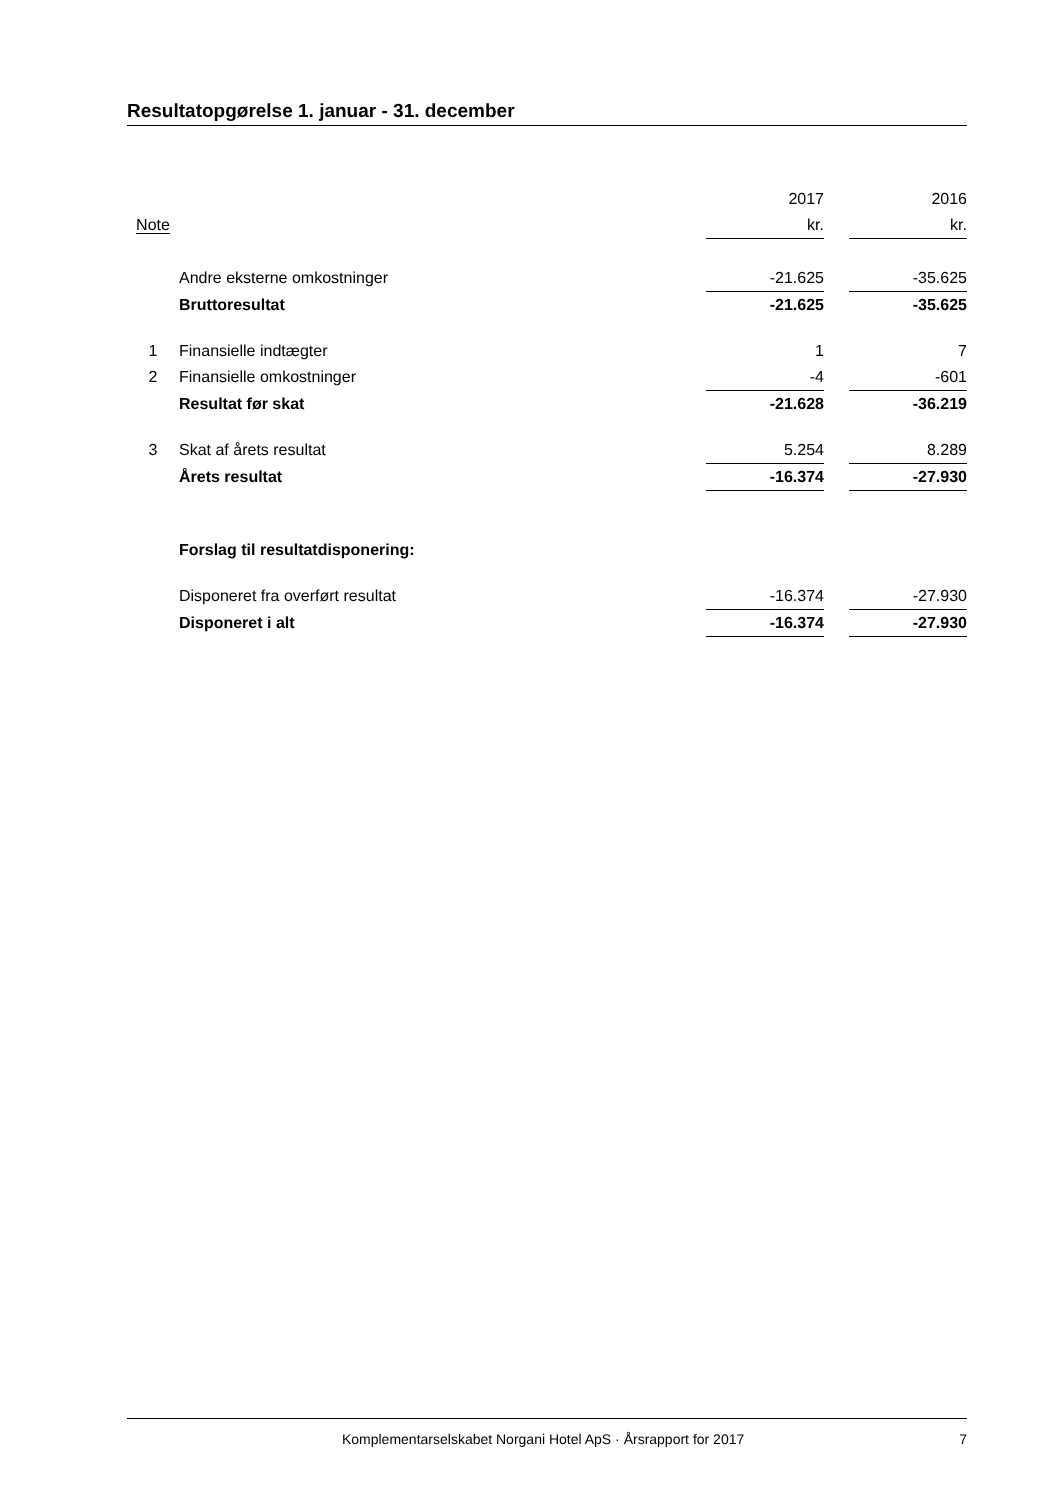Resultatopgørelse 1. januar - 31. december
| | | 2017 | | 2016 |
| Note | | kr. | | kr. |
| | Andre eksterne omkostninger | -21.625 | | -35.625 |
| | Bruttoresultat | -21.625 | | -35.625 |
| 1 | Finansielle indtægter | 1 | | 7 |
| 2 | Finansielle omkostninger | -4 | | -601 |
| | Resultat før skat | -21.628 | | -36.219 |
| 3 | Skat af årets resultat | 5.254 | | 8.289 |
| | Årets resultat | -16.374 | | -27.930 |
| | Forslag til resultatdisponering: | | | |
| | Disponeret fra overført resultat | -16.374 | | -27.930 |
| | Disponeret i alt | -16.374 | | -27.930 |
Komplementarselskabet Norgani Hotel ApS · Årsrapport for 2017 7